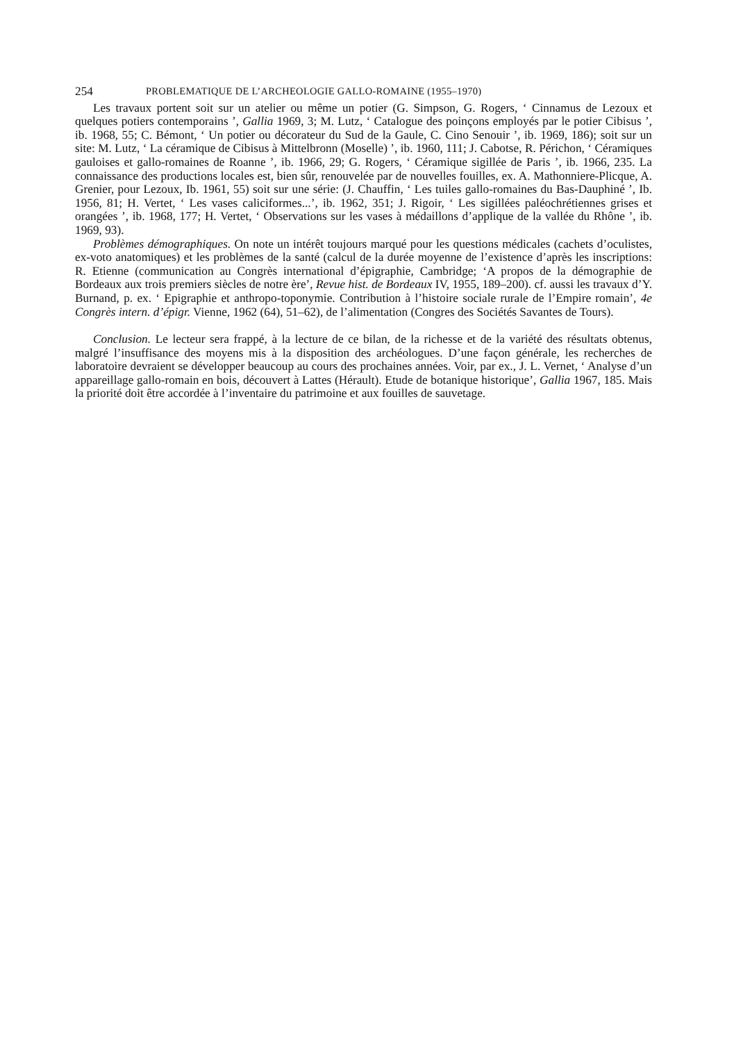254 PROBLEMATIQUE DE L’ARCHEOLOGIE GALLO-ROMAINE (1955–1970)
Les travaux portent soit sur un atelier ou même un potier (G. Simpson, G. Rogers, ‘ Cinnamus de Lezoux et quelques potiers contemporains ’, Gallia 1969, 3; M. Lutz, ‘ Catalogue des poinçons employés par le potier Cibisus ’, ib. 1968, 55; C. Bémont, ‘ Un potier ou décorateur du Sud de la Gaule, C. Cino Senouir ’, ib. 1969, 186); soit sur un site: M. Lutz, ‘ La céramique de Cibisus à Mittelbronn (Moselle) ’, ib. 1960, 111; J. Cabotse, R. Périchon, ‘ Céramiques gauloises et gallo-romaines de Roanne ’, ib. 1966, 29; G. Rogers, ‘ Céramique sigillée de Paris ’, ib. 1966, 235. La connaissance des productions locales est, bien sûr, renouvelée par de nouvelles fouilles, ex. A. Mathonniere-Plicque, A. Grenier, pour Lezoux, Ib. 1961, 55) soit sur une série: (J. Chauffin, ‘ Les tuiles gallo-romaines du Bas-Dauphiné ’, Ib. 1956, 81; H. Vertet, ‘ Les vases caliciformes...’, ib. 1962, 351; J. Rigoir, ‘ Les sigillées paléochrétiennes grises et orangées ’, ib. 1968, 177; H. Vertet, ‘ Observations sur les vases à médaillons d’applique de la vallée du Rhône ’, ib. 1969, 93).
Problèmes démographiques. On note un intérêt toujours marqué pour les questions médicales (cachets d’oculistes, ex-voto anatomiques) et les problèmes de la santé (calcul de la durée moyenne de l’existence d’après les inscriptions: R. Etienne (communication au Congrès international d’épigraphie, Cambridge; ‘A propos de la démographie de Bordeaux aux trois premiers siècles de notre ère’, Revue hist. de Bordeaux IV, 1955, 189–200). cf. aussi les travaux d’Y. Burnand, p. ex. ‘ Epigraphie et anthropo-toponymie. Contribution à l’histoire sociale rurale de l’Empire romain’, 4e Congrès intern. d’épigr. Vienne, 1962 (64), 51–62), de l’alimentation (Congres des Sociétés Savantes de Tours).
Conclusion. Le lecteur sera frappé, à la lecture de ce bilan, de la richesse et de la variété des résultats obtenus, malgré l’insuffisance des moyens mis à la disposition des archéologues. D’une façon générale, les recherches de laboratoire devraient se développer beaucoup au cours des prochaines années. Voir, par ex., J. L. Vernet, ‘ Analyse d’un appareillage gallo-romain en bois, découvert à Lattes (Hérault). Etude de botanique historique’, Gallia 1967, 185. Mais la priorité doit être accordée à l’inventaire du patrimoine et aux fouilles de sauvetage.